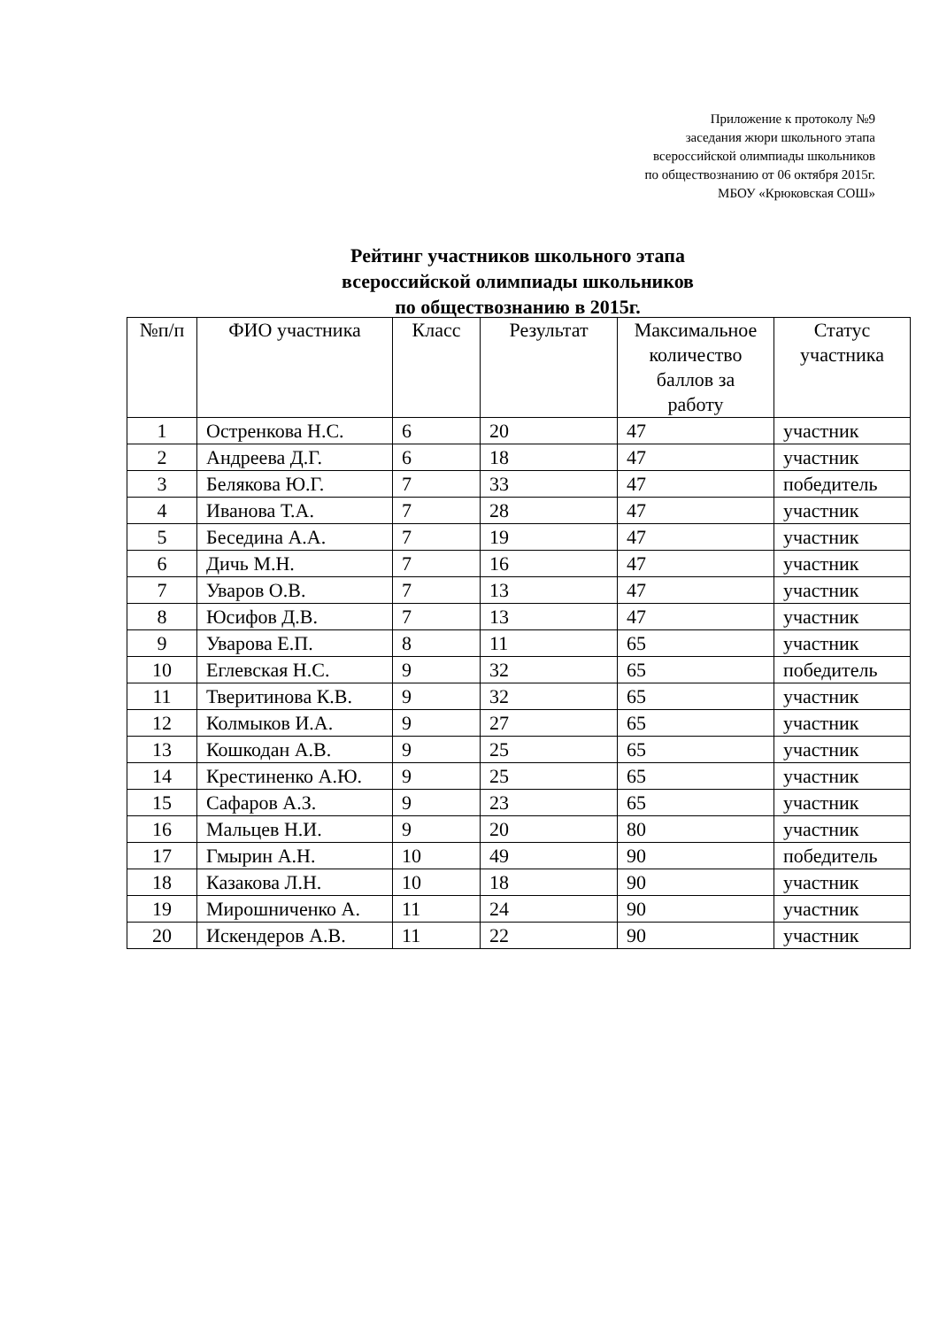Приложение к протоколу №9
заседания жюри школьного этапа
всероссийской олимпиады школьников
по обществознанию от 06 октября 2015г.
МБОУ «Крюковская СОШ»
Рейтинг участников школьного этапа
всероссийской олимпиады школьников
по обществознанию в 2015г.
| №п/п | ФИО участника | Класс | Результат | Максимальное количество баллов за работу | Статус участника |
| --- | --- | --- | --- | --- | --- |
| 1 | Остренкова Н.С. | 6 | 20 | 47 | участник |
| 2 | Андреева Д.Г. | 6 | 18 | 47 | участник |
| 3 | Белякова Ю.Г. | 7 | 33 | 47 | победитель |
| 4 | Иванова Т.А. | 7 | 28 | 47 | участник |
| 5 | Беседина А.А. | 7 | 19 | 47 | участник |
| 6 | Дичь М.Н. | 7 | 16 | 47 | участник |
| 7 | Уваров О.В. | 7 | 13 | 47 | участник |
| 8 | Юсифов Д.В. | 7 | 13 | 47 | участник |
| 9 | Уварова Е.П. | 8 | 11 | 65 | участник |
| 10 | Еглевская Н.С. | 9 | 32 | 65 | победитель |
| 11 | Тверитинова К.В. | 9 | 32 | 65 | участник |
| 12 | Колмыков И.А. | 9 | 27 | 65 | участник |
| 13 | Кошкодан А.В. | 9 | 25 | 65 | участник |
| 14 | Крестиненко А.Ю. | 9 | 25 | 65 | участник |
| 15 | Сафаров А.З. | 9 | 23 | 65 | участник |
| 16 | Мальцев Н.И. | 9 | 20 | 80 | участник |
| 17 | Гмырин А.Н. | 10 | 49 | 90 | победитель |
| 18 | Казакова Л.Н. | 10 | 18 | 90 | участник |
| 19 | Мирошниченко А. | 11 | 24 | 90 | участник |
| 20 | Искендеров А.В. | 11 | 22 | 90 | участник |